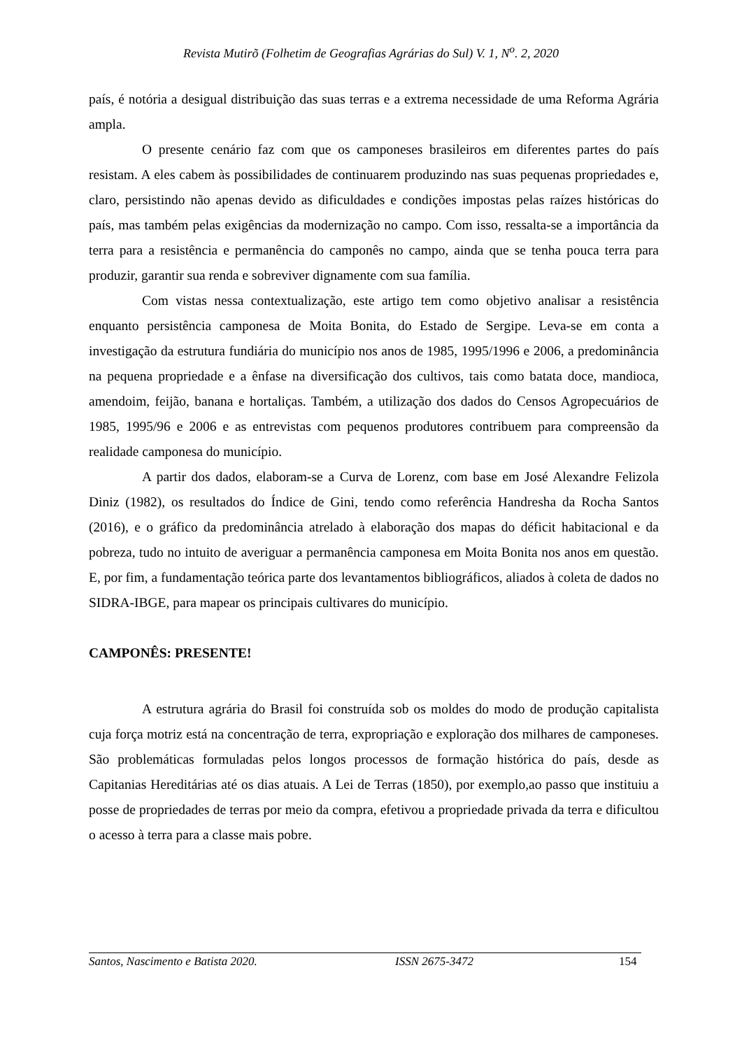Revista Mutirõ (Folhetim de Geografias Agrárias do Sul) V. 1, N<sup>o</sup>. 2, 2020
país, é notória a desigual distribuição das suas terras e a extrema necessidade de uma Reforma Agrária ampla.
O presente cenário faz com que os camponeses brasileiros em diferentes partes do país resistam. A eles cabem às possibilidades de continuarem produzindo nas suas pequenas propriedades e, claro, persistindo não apenas devido as dificuldades e condições impostas pelas raízes históricas do país, mas também pelas exigências da modernização no campo. Com isso, ressalta-se a importância da terra para a resistência e permanência do camponês no campo, ainda que se tenha pouca terra para produzir, garantir sua renda e sobreviver dignamente com sua família.
Com vistas nessa contextualização, este artigo tem como objetivo analisar a resistência enquanto persistência camponesa de Moita Bonita, do Estado de Sergipe. Leva-se em conta a investigação da estrutura fundiária do município nos anos de 1985, 1995/1996 e 2006, a predominância na pequena propriedade e a ênfase na diversificação dos cultivos, tais como batata doce, mandioca, amendoim, feijão, banana e hortaliças. Também, a utilização dos dados do Censos Agropecuários de 1985, 1995/96 e 2006 e as entrevistas com pequenos produtores contribuem para compreensão da realidade camponesa do município.
A partir dos dados, elaboram-se a Curva de Lorenz, com base em José Alexandre Felizola Diniz (1982), os resultados do Índice de Gini, tendo como referência Handresha da Rocha Santos (2016), e o gráfico da predominância atrelado à elaboração dos mapas do déficit habitacional e da pobreza, tudo no intuito de averiguar a permanência camponesa em Moita Bonita nos anos em questão. E, por fim, a fundamentação teórica parte dos levantamentos bibliográficos, aliados à coleta de dados no SIDRA-IBGE, para mapear os principais cultivares do município.
CAMPONÊS: PRESENTE!
A estrutura agrária do Brasil foi construída sob os moldes do modo de produção capitalista cuja força motriz está na concentração de terra, expropriação e exploração dos milhares de camponeses. São problemáticas formuladas pelos longos processos de formação histórica do país, desde as Capitanias Hereditárias até os dias atuais. A Lei de Terras (1850), por exemplo,ao passo que instituiu a posse de propriedades de terras por meio da compra, efetivou a propriedade privada da terra e dificultou o acesso à terra para a classe mais pobre.
Santos, Nascimento e Batista 2020. ISSN 2675-3472 154